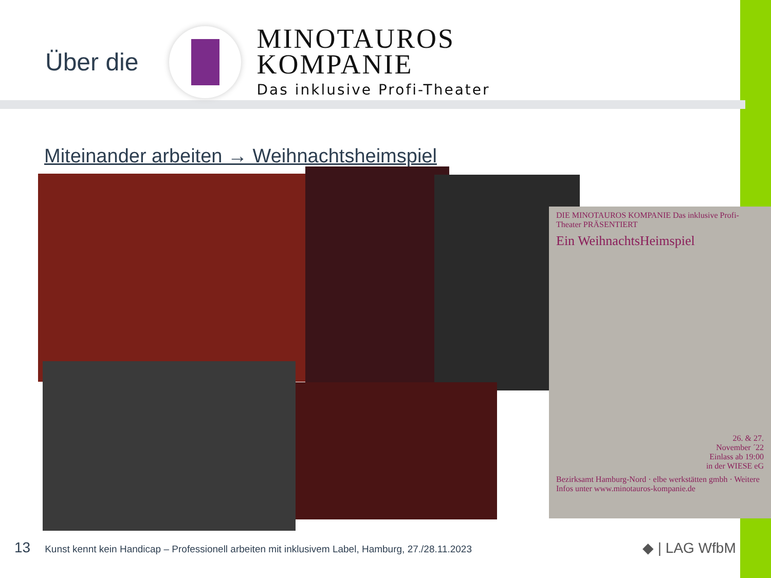Über die
MINOTAUROS
KOMPANIE
Das inklusive Profi-Theater
Miteinander arbeiten → Weihnachtsheimspiel
DIE MINOTAUROS KOMPANIE Das inklusive Profi-Theater PRÄSENTIERT
Ein WeihnachtsHeimspiel
26. & 27.
November ´22
Einlass ab 19:00
in der WIESE eG
Bezirksamt Hamburg-Nord · elbe werkstätten gmbh · Weitere Infos unter www.minotauros-kompanie.de
13 Kunst kennt kein Handicap – Professionell arbeiten mit inklusivem Label, Hamburg, 27./28.11.2023
◆ | LAG WfbM